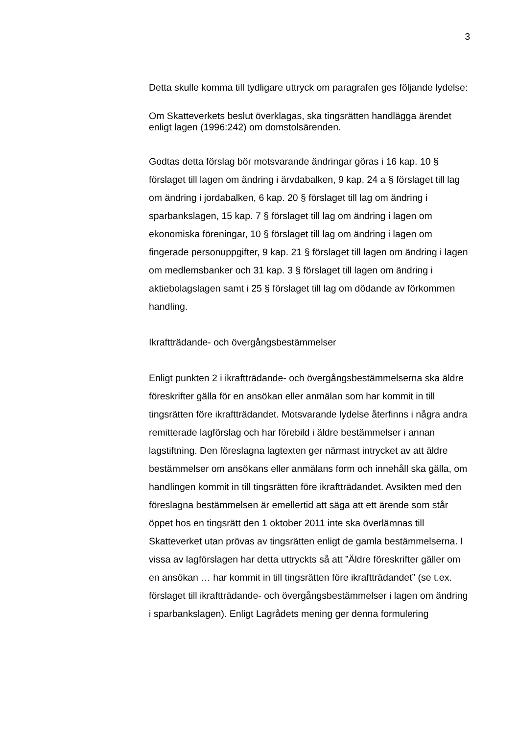3
Detta skulle komma till tydligare uttryck om paragrafen ges följande lydelse:
Om Skatteverkets beslut överklagas, ska tingsrätten handlägga ärendet enligt lagen (1996:242) om domstolsärenden.
Godtas detta förslag bör motsvarande ändringar göras i 16 kap. 10 § förslaget till lagen om ändring i ärvdabalken, 9 kap. 24 a § förslaget till lag om ändring i jordabalken, 6 kap. 20 § förslaget till lag om ändring i sparbankslagen, 15 kap. 7 § förslaget till lag om ändring i lagen om ekonomiska föreningar, 10 § förslaget till lag om ändring i lagen om fingerade personuppgifter, 9 kap. 21 § förslaget till lagen om ändring i lagen om medlemsbanker och 31 kap. 3 § förslaget till lagen om ändring i aktiebolagslagen samt i 25 § förslaget till lag om dödande av förkommen handling.
Ikraftträdande- och övergångsbestämmelser
Enligt punkten 2 i ikraftträdande- och övergångsbestämmelserna ska äldre föreskrifter gälla för en ansökan eller anmälan som har kommit in till tingsrätten före ikraftträdandet. Motsvarande lydelse återfinns i några andra remitterade lagförslag och har förebild i äldre bestämmelser i annan lagstiftning. Den föreslagna lagtexten ger närmast intrycket av att äldre bestämmelser om ansökans eller anmälans form och innehåll ska gälla, om handlingen kommit in till tingsrätten före ikraftträdandet. Avsikten med den föreslagna bestämmelsen är emellertid att säga att ett ärende som står öppet hos en tingsrätt den 1 oktober 2011 inte ska överlämnas till Skatteverket utan prövas av tingsrätten enligt de gamla bestämmelserna. I vissa av lagförslagen har detta uttryckts så att ”Äldre föreskrifter gäller om en ansökan … har kommit in till tingsrätten före ikraftträdandet” (se t.ex. förslaget till ikraftträdande- och övergångsbestämmelser i lagen om ändring i sparbankslagen). Enligt Lagrådets mening ger denna formulering